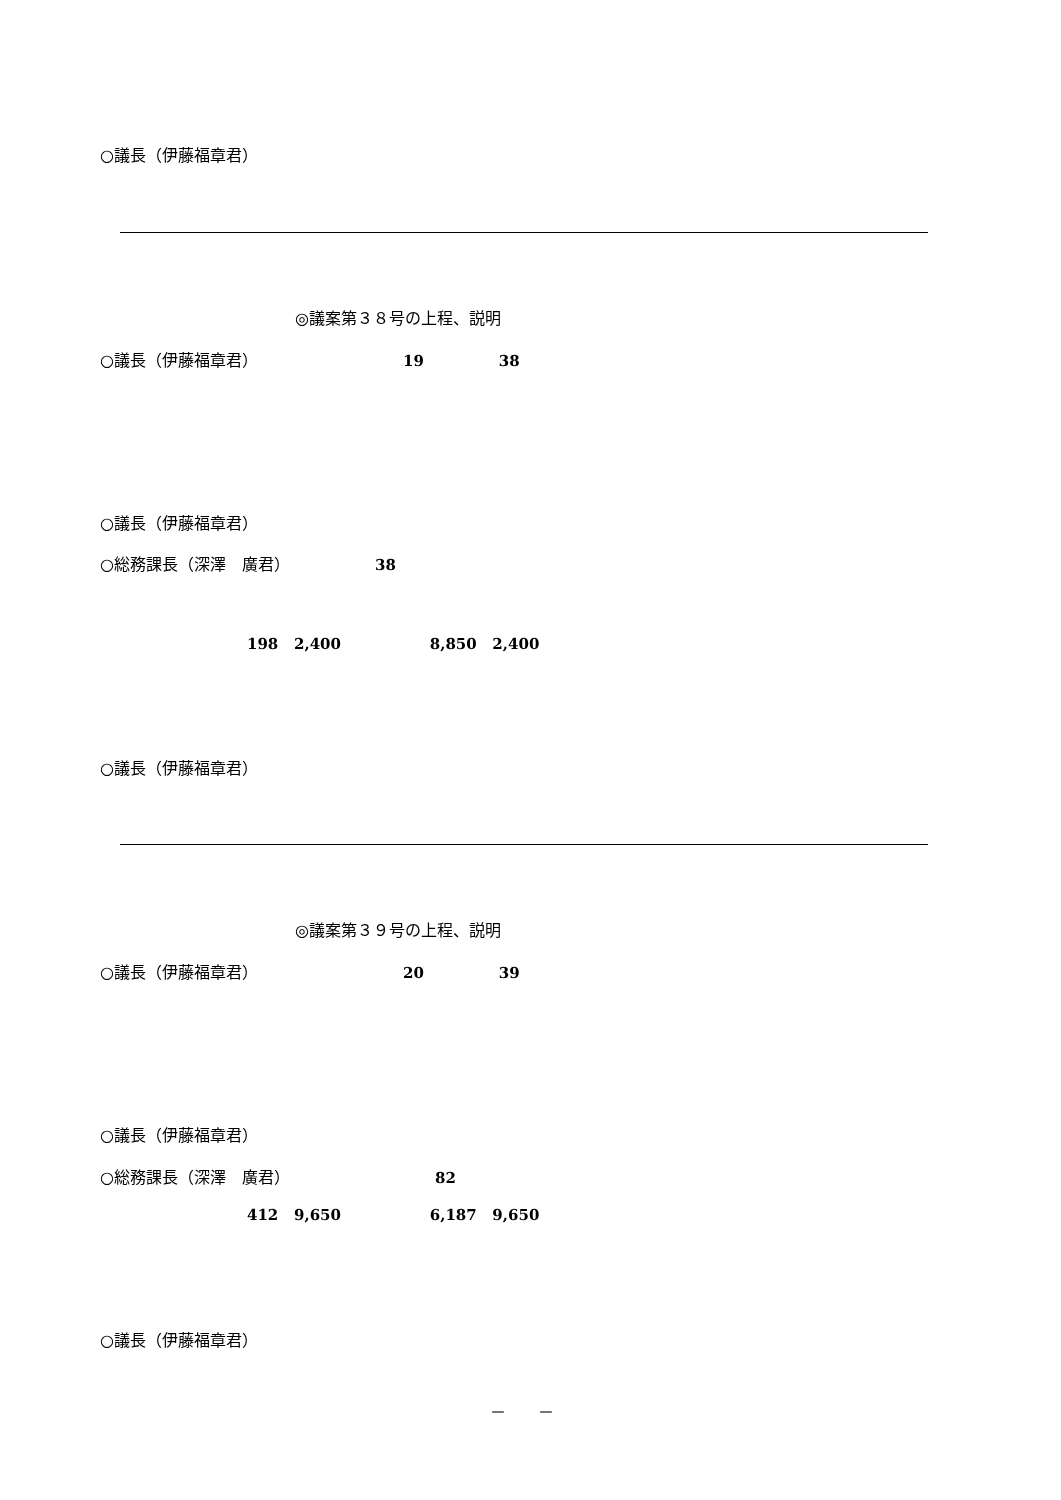○議長（伊藤福章君）
◎議案第３８号の上程、説明
○議長（伊藤福章君） 19 38
○議長（伊藤福章君）
○総務課長（深澤　廣君） 38
198 2,400 8,850 2,400
○議長（伊藤福章君）
◎議案第３９号の上程、説明
○議長（伊藤福章君） 20 39
○議長（伊藤福章君）
○総務課長（深澤　廣君） 82
412 9,650 6,187 9,650
○議長（伊藤福章君）
－　　－